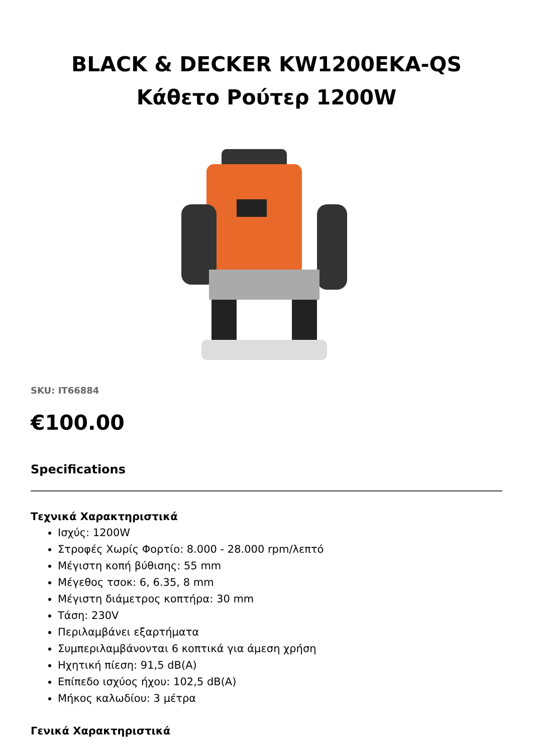BLACK & DECKER KW1200EKA-QS Κάθετο Ρούτερ 1200W
SKU: IT66884
€100.00
Specifications
Τεχνικά Χαρακτηριστικά
Ισχύς: 1200W
Στροφές Χωρίς Φορτίο: 8.000 - 28.000 rpm/λεπτό
Μέγιστη κοπή βύθισης: 55 mm
Μέγεθος τσοκ: 6, 6.35, 8 mm
Μέγιστη διάμετρος κοπτήρα: 30 mm
Τάση: 230V
Περιλαμβάνει εξαρτήματα
Συμπεριλαμβάνονται 6 κοπτικά για άμεση χρήση
Ηχητική πίεση: 91,5 dB(A)
Επίπεδο ισχύος ήχου: 102,5 dB(A)
Μήκος καλωδίου: 3 μέτρα
Γενικά Χαρακτηριστικά